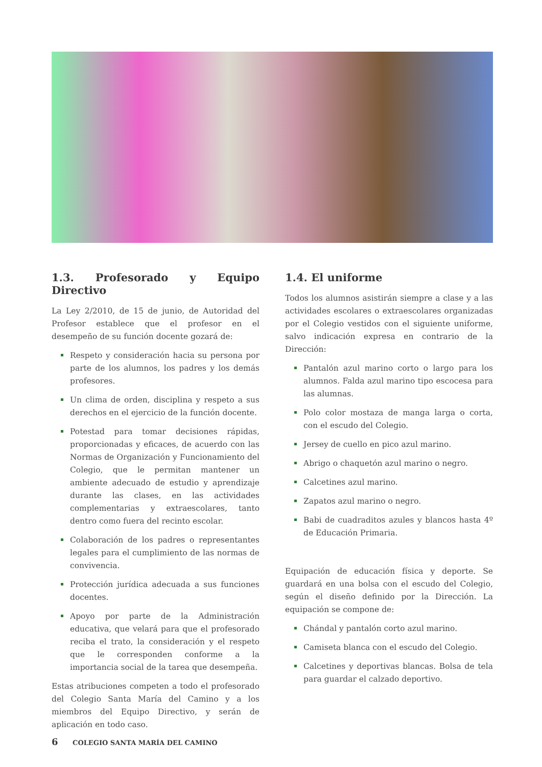1.3. Profesorado y Equipo Directivo
La Ley 2/2010, de 15 de junio, de Autoridad del Profesor establece que el profesor en el desempeño de su función docente gozará de:
Respeto y consideración hacia su persona por parte de los alumnos, los padres y los demás profesores.
Un clima de orden, disciplina y respeto a sus derechos en el ejercicio de la función docente.
Potestad para tomar decisiones rápidas, proporcionadas y eficaces, de acuerdo con las Normas de Organización y Funcionamiento del Colegio, que le permitan mantener un ambiente adecuado de estudio y aprendizaje durante las clases, en las actividades complementarias y extraescolares, tanto dentro como fuera del recinto escolar.
Colaboración de los padres o representantes legales para el cumplimiento de las normas de convivencia.
Protección jurídica adecuada a sus funciones docentes.
Apoyo por parte de la Administración educativa, que velará para que el profesorado reciba el trato, la consideración y el respeto que le corresponden conforme a la importancia social de la tarea que desempeña.
Estas atribuciones competen a todo el profesorado del Colegio Santa María del Camino y a los miembros del Equipo Directivo, y serán de aplicación en todo caso.
1.4. El uniforme
Todos los alumnos asistirán siempre a clase y a las actividades escolares o extraescolares organizadas por el Colegio vestidos con el siguiente uniforme, salvo indicación expresa en contrario de la Dirección:
Pantalón azul marino corto o largo para los alumnos. Falda azul marino tipo escocesa para las alumnas.
Polo color mostaza de manga larga o corta, con el escudo del Colegio.
Jersey de cuello en pico azul marino.
Abrigo o chaquetón azul marino o negro.
Calcetines azul marino.
Zapatos azul marino o negro.
Babi de cuadraditos azules y blancos hasta 4º de Educación Primaria.
Equipación de educación física y deporte. Se guardará en una bolsa con el escudo del Colegio, según el diseño definido por la Dirección. La equipación se compone de:
Chándal y pantalón corto azul marino.
Camiseta blanca con el escudo del Colegio.
Calcetines y deportivas blancas. Bolsa de tela para guardar el calzado deportivo.
6 COLEGIO SANTA MARÍA DEL CAMINO